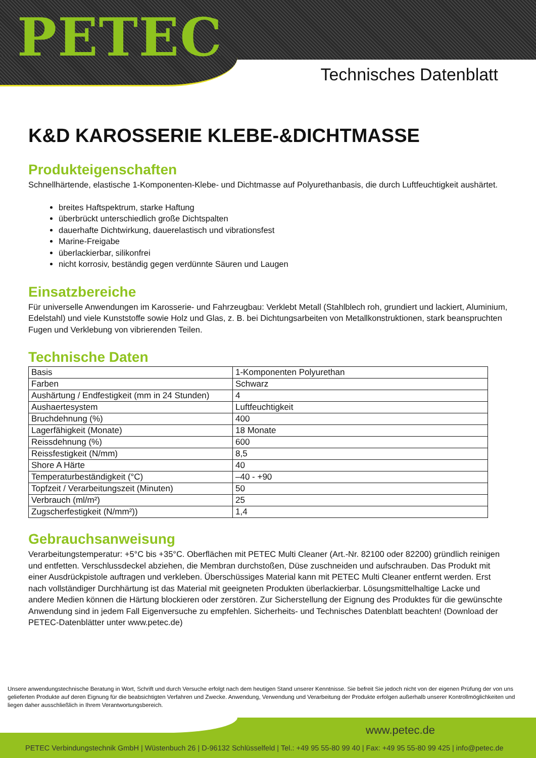PETEC
Technisches Datenblatt
K&D KAROSSERIE KLEBE-&DICHTMASSE
Produkteigenschaften
Schnellhärtende, elastische 1-Komponenten-Klebe- und Dichtmasse auf Polyurethanbasis, die durch Luftfeuchtigkeit aushärtet.
breites Haftspektrum, starke Haftung
überbrückt unterschiedlich große Dichtspalten
dauerhafte Dichtwirkung, dauerelastisch und vibrationsfest
Marine-Freigabe
überlackierbar, silikonfrei
nicht korrosiv, beständig gegen verdünnte Säuren und Laugen
Einsatzbereiche
Für universelle Anwendungen im Karosserie- und Fahrzeugbau: Verklebt Metall (Stahlblech roh, grundiert und lackiert, Aluminium, Edelstahl) und viele Kunststoffe sowie Holz und Glas, z. B. bei Dichtungsarbeiten von Metallkonstruktionen, stark beanspruchten Fugen und Verklebung von vibrierenden Teilen.
Technische Daten
| Basis | 1-Komponenten Polyurethan |
| Farben | Schwarz |
| Aushärtung / Endfestigkeit (mm in 24 Stunden) | 4 |
| Aushaertesystem | Luftfeuchtigkeit |
| Bruchdehnung (%) | 400 |
| Lagerfähigkeit (Monate) | 18 Monate |
| Reissdehnung (%) | 600 |
| Reissfestigkeit (N/mm) | 8,5 |
| Shore A Härte | 40 |
| Temperaturbeständigkeit (°C) | –40 - +90 |
| Topfzeit / Verarbeitungszeit (Minuten) | 50 |
| Verbrauch (ml/m²) | 25 |
| Zugscherfestigkeit (N/mm²)) | 1,4 |
Gebrauchsanweisung
Verarbeitungstemperatur: +5°C bis +35°C. Oberflächen mit PETEC Multi Cleaner (Art.-Nr. 82100 oder 82200) gründlich reinigen und entfetten. Verschlussdeckel abziehen, die Membran durchstoßen, Düse zuschneiden und aufschrauben. Das Produkt mit einer Ausdrückpistole auftragen und verkleben. Überschüssiges Material kann mit PETEC Multi Cleaner entfernt werden. Erst nach vollständiger Durchhärtung ist das Material mit geeigneten Produkten überlackierbar. Lösungsmittelhaltige Lacke und andere Medien können die Härtung blockieren oder zerstören. Zur Sicherstellung der Eignung des Produktes für die gewünschte Anwendung sind in jedem Fall Eigenversuche zu empfehlen. Sicherheits- und Technisches Datenblatt beachten! (Download der PETEC-Datenblätter unter www.petec.de)
Unsere anwendungstechnische Beratung in Wort, Schrift und durch Versuche erfolgt nach dem heutigen Stand unserer Kenntnisse. Sie befreit Sie jedoch nicht von der eigenen Prüfung der von uns gelieferten Produkte auf deren Eignung für die beabsichtigten Verfahren und Zwecke. Anwendung, Verwendung und Verarbeitung der Produkte erfolgen außerhalb unserer Kontrollmöglichkeiten und liegen daher ausschließlich in Ihrem Verantwortungsbereich.
www.petec.de
PETEC Verbindungstechnik GmbH | Wüstenbuch 26 | D-96132 Schlüsselfeld | Tel.: +49 95 55-80 99 40 | Fax: +49 95 55-80 99 425 | info@petec.de